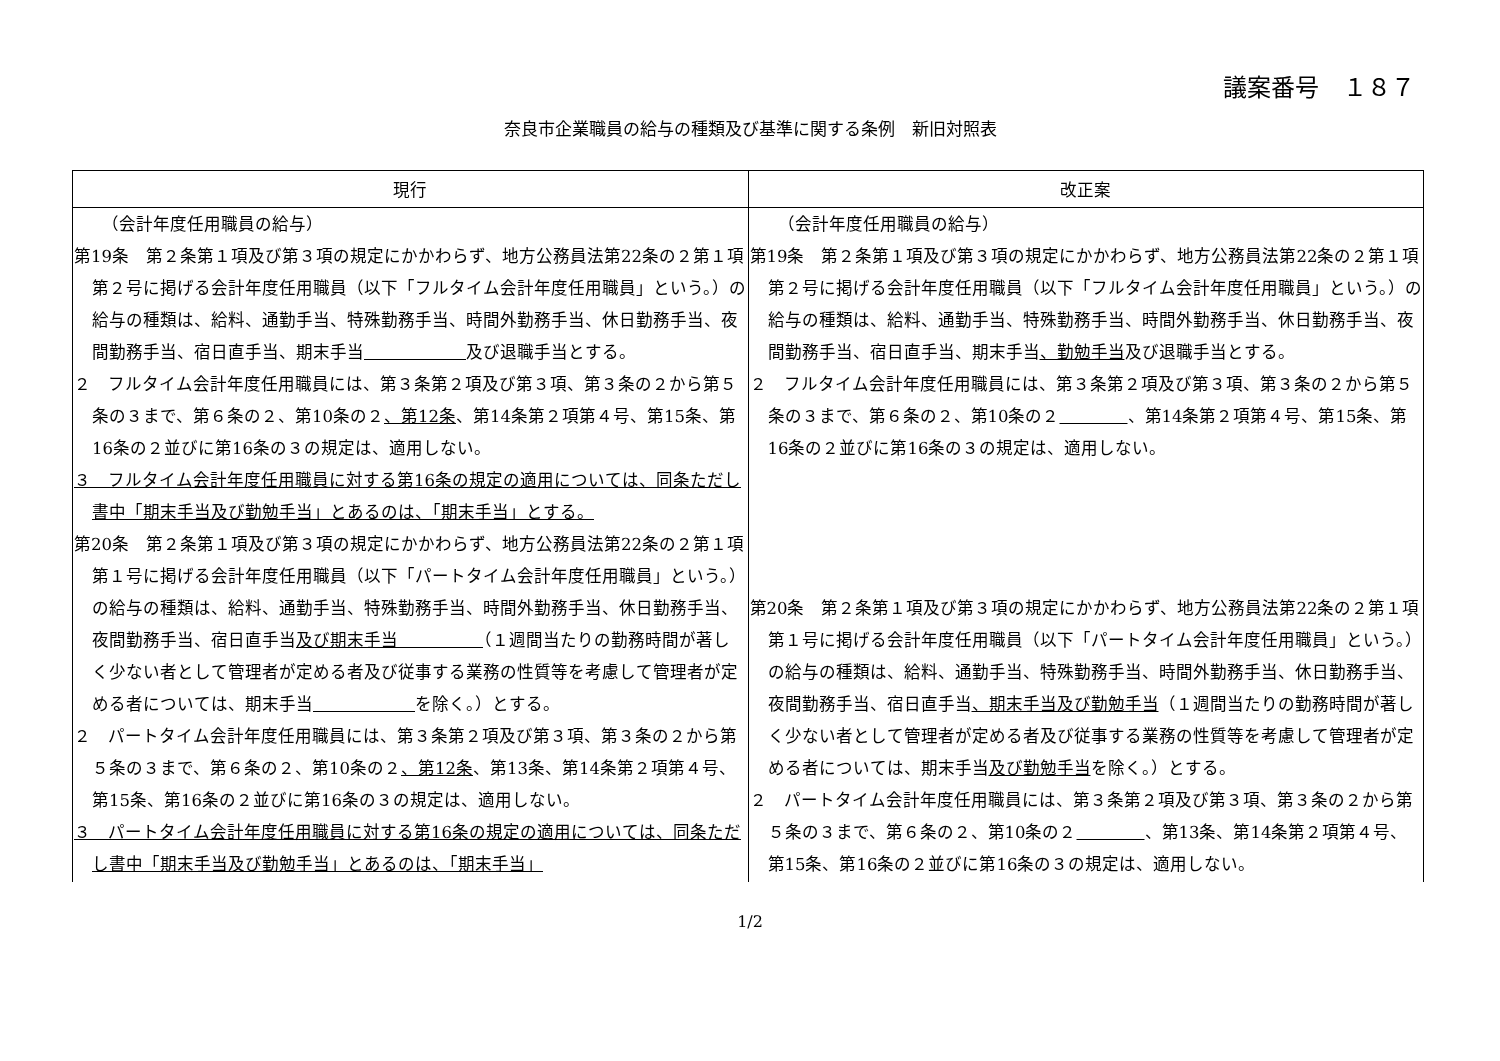議案番号　１８７
奈良市企業職員の給与の種類及び基準に関する条例　新旧対照表
| 現行 | 改正案 |
| --- | --- |
| （会計年度任用職員の給与） 第19条 第２条第１項及び第３項の規定にかかわらず、地方公務員法第22条の２第１項第２号に掲げる会計年度任用職員（以下「フルタイム会計年度任用職員」という。）の給与の種類は、給料、通勤手当、特殊勤務手当、時間外勤務手当、休日勤務手当、夜間勤務手当、宿日直手当、期末手当 及び退職手当とする。 ２ フルタイム会計年度任用職員には、第３条第２項及び第３項、第３条の２から第５条の３まで、第６条の２、第10条の２ 、第12条 、第14条第２項第４号、第15条、第16条の２並びに第16条の３の規定は、適用しない。 ３ フルタイム会計年度任用職員に対する第16条の規定の適用については、同条ただし書中「期末手当及び勤勉手当」とあるのは、「期末手当」とする。 第20条 第２条第１項及び第３項の規定にかかわらず、地方公務員法第22条の２第１項第１号に掲げる会計年度任用職員（以下「パートタイム会計年度任用職員」という。）の給与の種類は、給料、通勤手当、特殊勤務手当、時間外勤務手当、休日勤務手当、夜間勤務手当、宿日直手当 及び期末手当 （１週間当たりの勤務時間が著しく少ない者として管理者が定める者及び従事する業務の性質等を考慮して管理者が定める者については、期末手当 を除く。）とする。 ２ パートタイム会計年度任用職員には、第３条第２項及び第３項、第３条の２から第５条の３まで、第６条の２、第10条の２ 、第12条 、第13条、第14条第２項第４号、第15条、第16条の２並びに第16条の３の規定は、適用しない。 ３ パートタイム会計年度任用職員に対する第16条の規定の適用については、同条ただし書中「期末手当及び勤勉手当」とあるのは、「期末手当」 | （会計年度任用職員の給与） 第19条 第２条第１項及び第３項の規定にかかわらず、地方公務員法第22条の２第１項第２号に掲げる会計年度任用職員（以下「フルタイム会計年度任用職員」という。）の給与の種類は、給料、通勤手当、特殊勤務手当、時間外勤務手当、休日勤務手当、夜間勤務手当、宿日直手当、期末手当 、勤勉手当 及び退職手当とする。 ２ フルタイム会計年度任用職員には、第３条第２項及び第３項、第３条の２から第５条の３まで、第６条の２、第10条の２ 、第14条第２項第４号、第15条、第16条の２並びに第16条の３の規定は、適用しない。 第20条 第２条第１項及び第３項の規定にかかわらず、地方公務員法第22条の２第１項第１号に掲げる会計年度任用職員（以下「パートタイム会計年度任用職員」という。）の給与の種類は、給料、通勤手当、特殊勤務手当、時間外勤務手当、休日勤務手当、夜間勤務手当、宿日直手当 、期末手当及び勤勉手当 （１週間当たりの勤務時間が著しく少ない者として管理者が定める者及び従事する業務の性質等を考慮して管理者が定める者については、期末手当 及び勤勉手当 を除く。）とする。 ２ パートタイム会計年度任用職員には、第３条第２項及び第３項、第３条の２から第５条の３まで、第６条の２、第10条の２ 、第13条、第14条第２項第４号、第15条、第16条の２並びに第16条の３の規定は、適用しない。 |
1/2